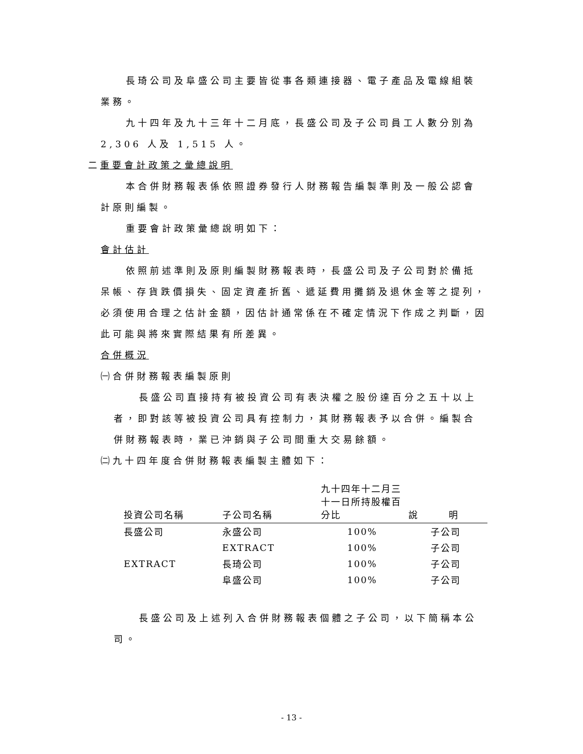長琦公司及阜盛公司主要皆從事各類連接器、電子產品及電線組裝業務。
九十四年及九十三年十二月底，長盛公司及子公司員工人數分別為 2,306 人及 1,515 人。
二重要會計政策之彙總說明
本合併財務報表係依照證券發行人財務報告編製準則及一般公認會計原則編製。
重要會計政策彙總說明如下：
會計估計
依照前述準則及原則編製財務報表時，長盛公司及子公司對於備抵呆帳、存貨跌價損失、固定資產折舊、遞延費用攤銷及退休金等之提列，必須使用合理之估計金額，因估計通常係在不確定情況下作成之判斷，因此可能與將來實際結果有所差異。
合併概況
㈠合併財務報表編製原則
長盛公司直接持有被投資公司有表決權之股份達百分之五十以上者，即對該等被投資公司具有控制力，其財務報表予以合併。編製合併財務報表時，業已沖銷與子公司間重大交易餘額。
㈡九十四年度合併財務報表編製主體如下：
| 投資公司名稱 | 子公司名稱 | 九十四年十二月三十一日所持股權百分比 | 說 明 |
| --- | --- | --- | --- |
| 長盛公司 | 永盛公司 | 100% | 子公司 |
| | EXTRACT | 100% | 子公司 |
| EXTRACT | 長琦公司 | 100% | 子公司 |
| | 阜盛公司 | 100% | 子公司 |
長盛公司及上述列入合併財務報表個體之子公司，以下簡稱本公司。
- 13 -